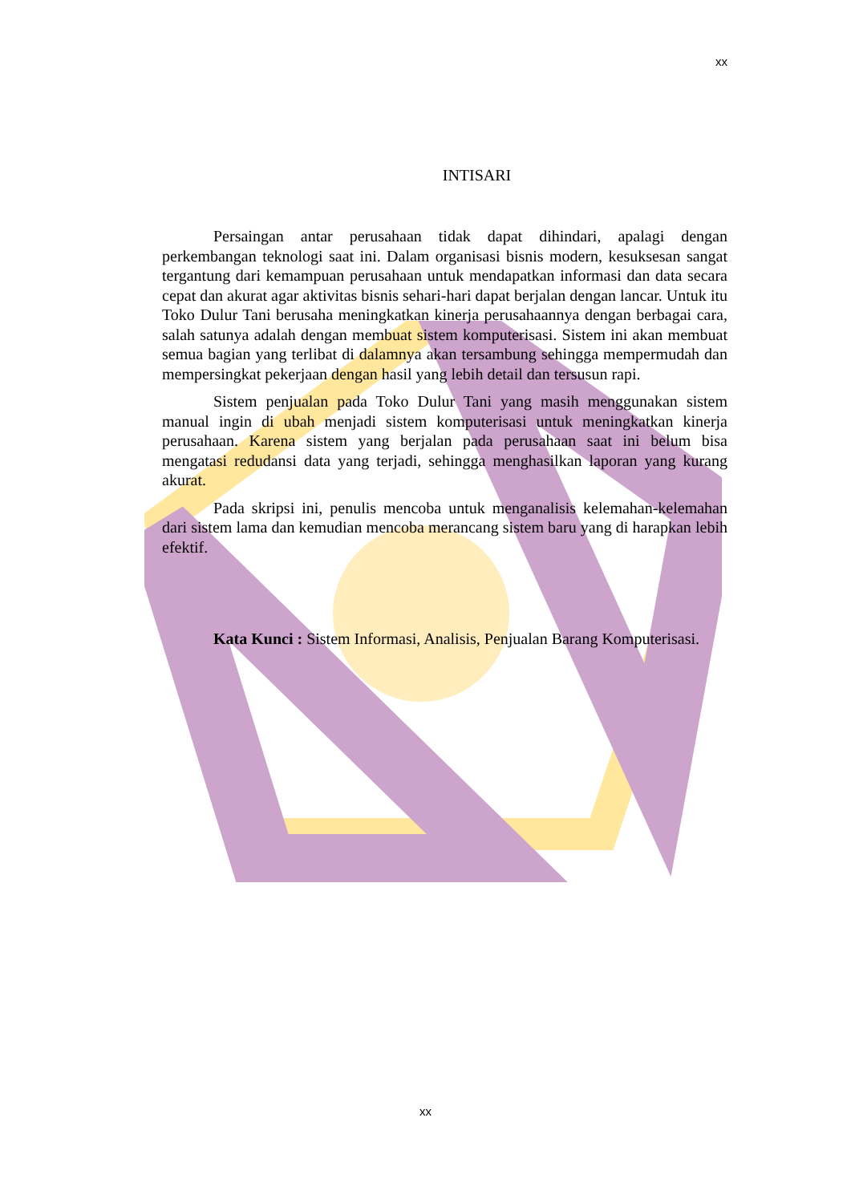xx
INTISARI
Persaingan antar perusahaan tidak dapat dihindari, apalagi dengan perkembangan teknologi saat ini. Dalam organisasi bisnis modern, kesuksesan sangat tergantung dari kemampuan perusahaan untuk mendapatkan informasi dan data secara cepat dan akurat agar aktivitas bisnis sehari-hari dapat berjalan dengan lancar. Untuk itu Toko Dulur Tani berusaha meningkatkan kinerja perusahaannya dengan berbagai cara, salah satunya adalah dengan membuat sistem komputerisasi. Sistem ini akan membuat semua bagian yang terlibat di dalamnya akan tersambung sehingga mempermudah dan mempersingkat pekerjaan dengan hasil yang lebih detail dan tersusun rapi.
Sistem penjualan pada Toko Dulur Tani yang masih menggunakan sistem manual ingin di ubah menjadi sistem komputerisasi untuk meningkatkan kinerja perusahaan. Karena sistem yang berjalan pada perusahaan saat ini belum bisa mengatasi redudansi data yang terjadi, sehingga menghasilkan laporan yang kurang akurat.
Pada skripsi ini, penulis mencoba untuk menganalisis kelemahan-kelemahan dari sistem lama dan kemudian mencoba merancang sistem baru yang di harapkan lebih efektif.
Kata Kunci : Sistem Informasi, Analisis, Penjualan Barang Komputerisasi.
xx